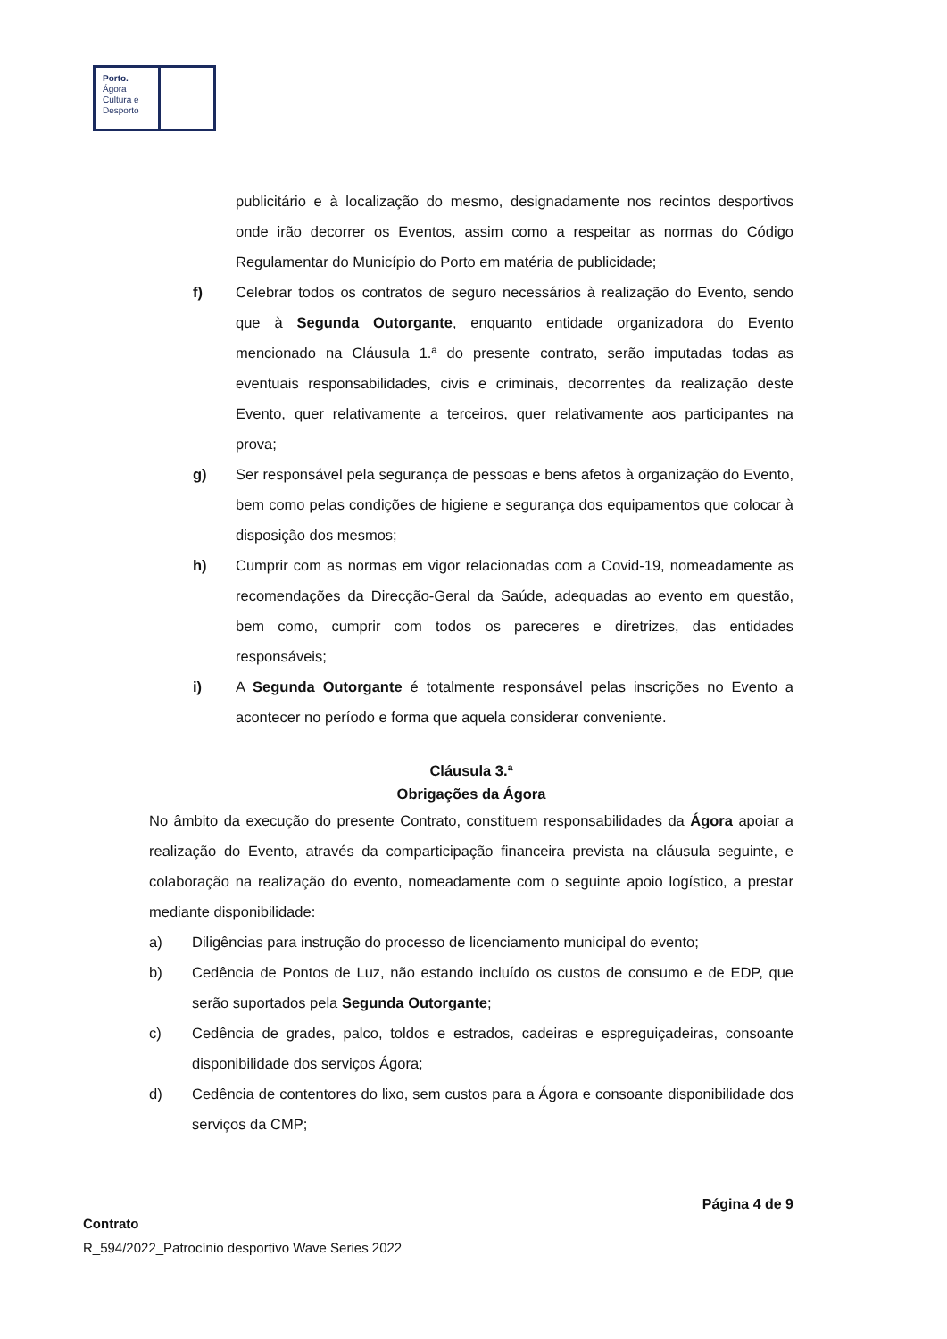Porto.
Ágora
Cultura e
Desporto
publicitário e à localização do mesmo, designadamente nos recintos desportivos onde irão decorrer os Eventos, assim como a respeitar as normas do Código Regulamentar do Município do Porto em matéria de publicidade;
f) Celebrar todos os contratos de seguro necessários à realização do Evento, sendo que à Segunda Outorgante, enquanto entidade organizadora do Evento mencionado na Cláusula 1.ª do presente contrato, serão imputadas todas as eventuais responsabilidades, civis e criminais, decorrentes da realização deste Evento, quer relativamente a terceiros, quer relativamente aos participantes na prova;
g) Ser responsável pela segurança de pessoas e bens afetos à organização do Evento, bem como pelas condições de higiene e segurança dos equipamentos que colocar à disposição dos mesmos;
h) Cumprir com as normas em vigor relacionadas com a Covid-19, nomeadamente as recomendações da Direcção-Geral da Saúde, adequadas ao evento em questão, bem como, cumprir com todos os pareceres e diretrizes, das entidades responsáveis;
i) A Segunda Outorgante é totalmente responsável pelas inscrições no Evento a acontecer no período e forma que aquela considerar conveniente.
Cláusula 3.ª
Obrigações da Ágora
No âmbito da execução do presente Contrato, constituem responsabilidades da Ágora apoiar a realização do Evento, através da comparticipação financeira prevista na cláusula seguinte, e colaboração na realização do evento, nomeadamente com o seguinte apoio logístico, a prestar mediante disponibilidade:
a) Diligências para instrução do processo de licenciamento municipal do evento;
b) Cedência de Pontos de Luz, não estando incluído os custos de consumo e de EDP, que serão suportados pela Segunda Outorgante;
c) Cedência de grades, palco, toldos e estrados, cadeiras e espreguiçadeiras, consoante disponibilidade dos serviços Ágora;
d) Cedência de contentores do lixo, sem custos para a Ágora e consoante disponibilidade dos serviços da CMP;
Página 4 de 9
Contrato
R_594/2022_Patrocínio desportivo Wave Series 2022